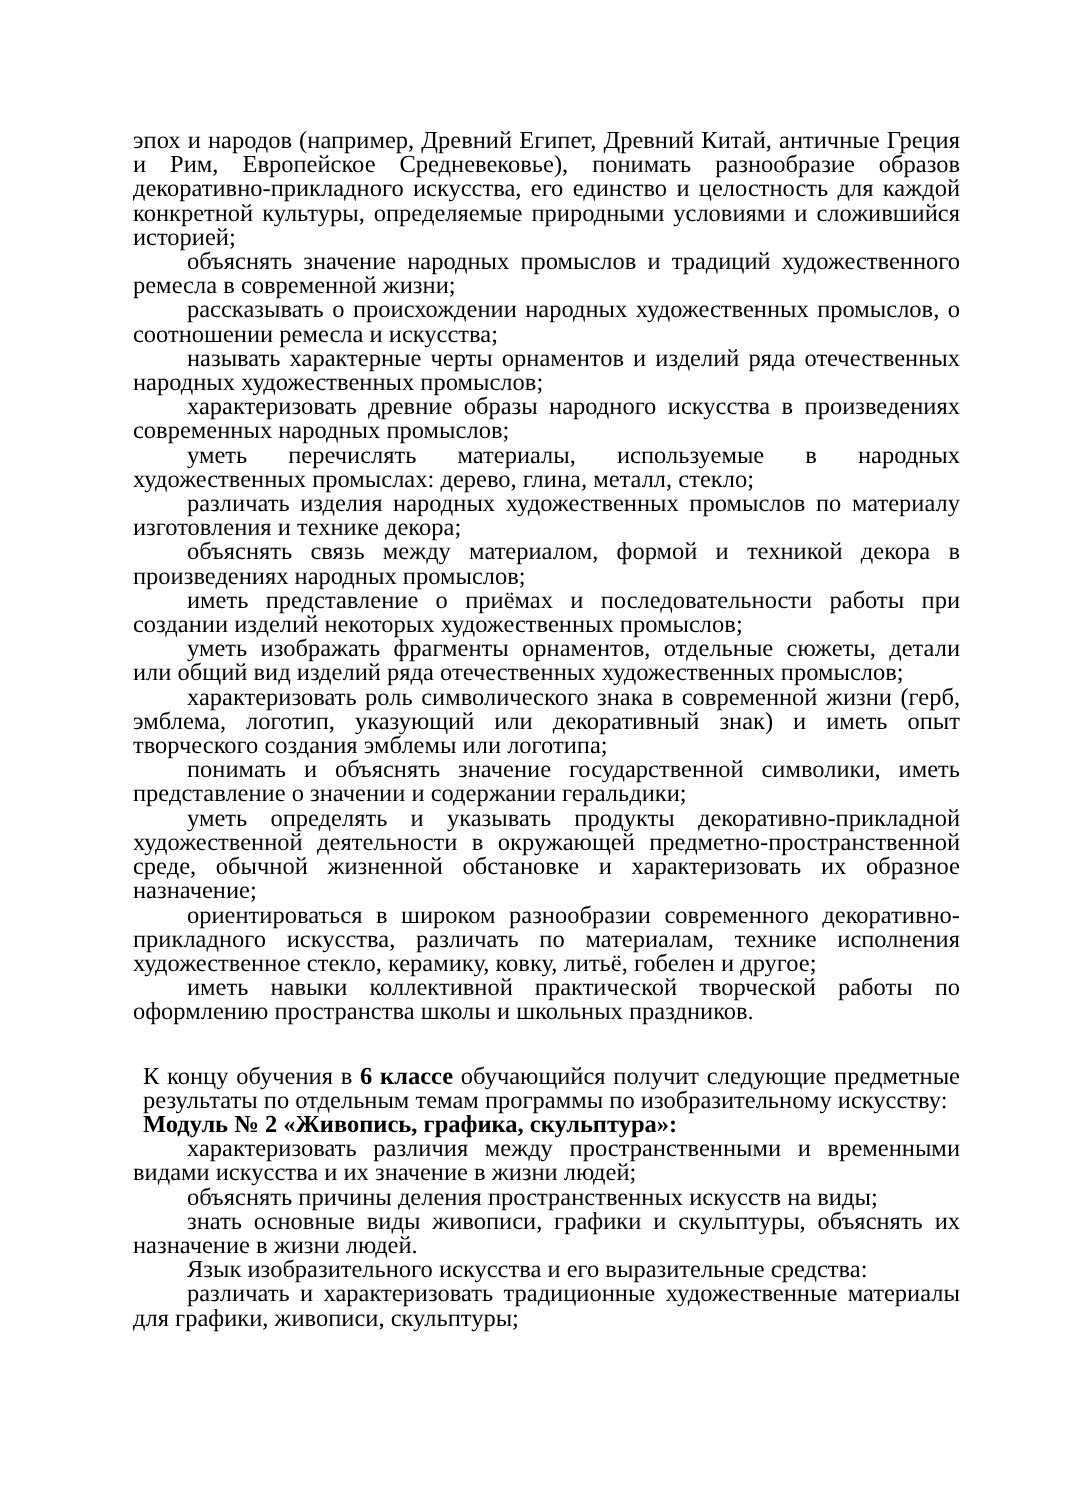эпох и народов (например, Древний Египет, Древний Китай, античные Греция и Рим, Европейское Средневековье), понимать разнообразие образов декоративно-прикладного искусства, его единство и целостность для каждой конкретной культуры, определяемые природными условиями и сложившийся историей;
объяснять значение народных промыслов и традиций художественного ремесла в современной жизни;
рассказывать о происхождении народных художественных промыслов, о соотношении ремесла и искусства;
называть характерные черты орнаментов и изделий ряда отечественных народных художественных промыслов;
характеризовать древние образы народного искусства в произведениях современных народных промыслов;
уметь перечислять материалы, используемые в народных художественных промыслах: дерево, глина, металл, стекло;
различать изделия народных художественных промыслов по материалу изготовления и технике декора;
объяснять связь между материалом, формой и техникой декора в произведениях народных промыслов;
иметь представление о приёмах и последовательности работы при создании изделий некоторых художественных промыслов;
уметь изображать фрагменты орнаментов, отдельные сюжеты, детали или общий вид изделий ряда отечественных художественных промыслов;
характеризовать роль символического знака в современной жизни (герб, эмблема, логотип, указующий или декоративный знак) и иметь опыт творческого создания эмблемы или логотипа;
понимать и объяснять значение государственной символики, иметь представление о значении и содержании геральдики;
уметь определять и указывать продукты декоративно-прикладной художественной деятельности в окружающей предметно-пространственной среде, обычной жизненной обстановке и характеризовать их образное назначение;
ориентироваться в широком разнообразии современного декоративно-прикладного искусства, различать по материалам, технике исполнения художественное стекло, керамику, ковку, литьё, гобелен и другое;
иметь навыки коллективной практической творческой работы по оформлению пространства школы и школьных праздников.
К концу обучения в 6 классе обучающийся получит следующие предметные результаты по отдельным темам программы по изобразительному искусству:
Модуль № 2 «Живопись, графика, скульптура»:
характеризовать различия между пространственными и временными видами искусства и их значение в жизни людей;
объяснять причины деления пространственных искусств на виды;
знать основные виды живописи, графики и скульптуры, объяснять их назначение в жизни людей.
Язык изобразительного искусства и его выразительные средства:
различать и характеризовать традиционные художественные материалы для графики, живописи, скульптуры;